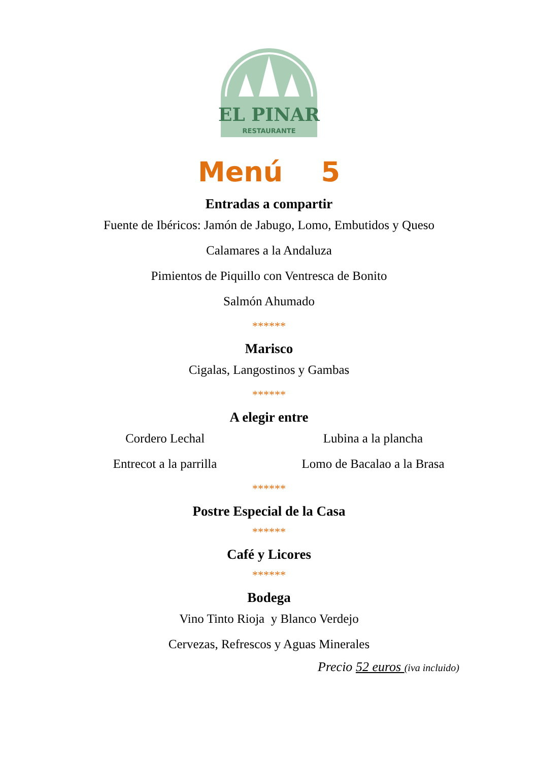EL PINAR
RESTAURANTE
Menú 5
Entradas a compartir
Fuente de Ibéricos: Jamón de Jabugo, Lomo, Embutidos y Queso
Calamares a la Andaluza
Pimientos de Piquillo con Ventresca de Bonito
Salmón Ahumado
******
Marisco
Cigalas, Langostinos y Gambas
******
A elegir entre
Cordero Lechal
Entrecot a la parrilla
Lubina a la plancha
Lomo de Bacalao a la Brasa
******
Postre Especial de la Casa
******
Café y Licores
******
Bodega
Vino Tinto Rioja y Blanco Verdejo
Cervezas, Refrescos y Aguas Minerales
Precio 52 euros (iva incluido)